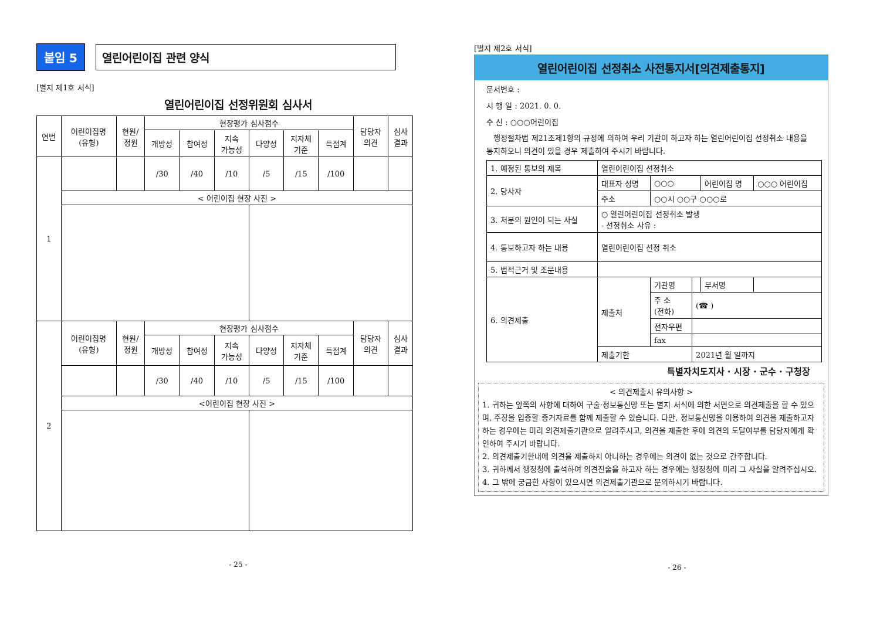붙임 5 열린어린이집 관련 양식
[별지 제1호 서식]
열린어린이집 선정위원회 심사서
| 연번 | 어린이집명 (유형) | 현원/ 정원 | 현장평가 심사점수 | | | | | | 담당자 의견 | 심사 결과 |
| --- | --- | --- | --- | --- | --- | --- | --- | --- | --- | --- |
| | | | 개방성 | 참여성 | 지속 가능성 | 다양성 | 지자체 기준 | 득점계 | | |
| 1 | | | /30 | /40 | /10 | /5 | /15 | /100 | | |
| | < 어린이집 현장 사진 > | | | | | | | | | |
| 2 | 어린이집명 (유형) | 현원/ 정원 | 현장평가 심사점수 | | | | | | 담당자 의견 | 심사 결과 |
| | | | 개방성 | 참여성 | 지속 가능성 | 다양성 | 지자체 기준 | 득점계 | | |
| | | | /30 | /40 | /10 | /5 | /15 | /100 | | |
| | <어린이집 현장 사진 > | | | | | | | | | |
- 25 -
[별지 제2호 서식]
열린어린이집 선정취소 사전통지서[의견제출통지]
문서번호 :
시 행 일 : 2021. 0. 0.
수 신 : ○○○어린이집
행정절차법 제21조제1항의 규정에 의하여 우리 기관이 하고자 하는 열린어린이집 선정취소 내용을 통지하오니 의견이 있을 경우 제출하여 주시기 바랍니다.
| 1. 예정된 통보의 제목 | 열린어린이집 선정취소 | | | | |
| 2. 당사자 | 대표자 성명 | ○○○ | | 어린이집 명 | ○○○ 어린이집 |
| | 주소 | ○○시 ○○구 ○○○로 | | | |
| 3. 처분의 원인이 되는 사실 | ○ 열린어린이집 선정취소 발생 - 선정취소 사유 : | | | | |
| 4. 통보하고자 하는 내용 | 열린어린이집 선정 취소 | | | | |
| 5. 법적근거 및 조문내용 | | | | | |
| 6. 의견제출 | 제출처 | 기관명 | | 부서명 | |
| | | 주 소 (전화) | (☎ ) | | |
| | | 전자우편 | | | |
| | | fax | | | |
| | 제출기한 | | 2021년 월 일까지 | | |
특별자치도지사 · 시장 · 군수 · 구청장
< 의견제출시 유의사항 >
1. 귀하는 앞쪽의 사항에 대하여 구술·정보통신망 또는 별지 서식에 의한 서면으로 의견제출을 할 수 있으며, 주장을 입증할 증거자료를 함께 제출할 수 있습니다. 다만, 정보통신망을 이용하여 의견을 제출하고자 하는 경우에는 미리 의견제출기관으로 알려주시고, 의견을 제출한 후에 의견의 도달여부를 담당자에게 확인하여 주시기 바랍니다.
2. 의견제출기한내에 의견을 제출하지 아니하는 경우에는 의견이 없는 것으로 간주합니다.
3. 귀하께서 행정청에 출석하여 의견진술을 하고자 하는 경우에는 행정청에 미리 그 사실을 알려주십시오.
4. 그 밖에 궁금한 사항이 있으시면 의견제출기관으로 문의하시기 바랍니다.
- 26 -